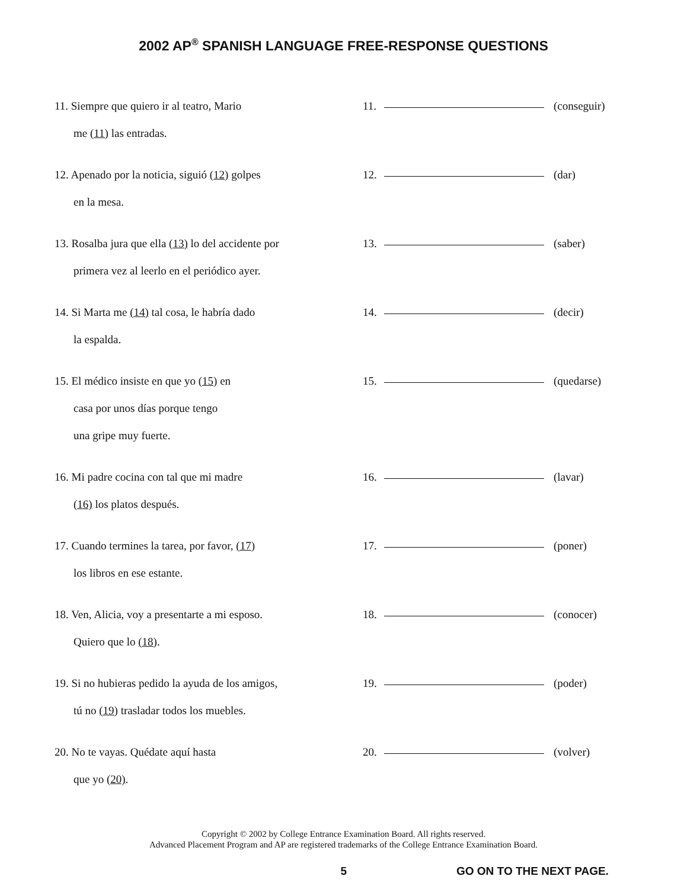2002 AP<sup>®</sup> SPANISH LANGUAGE FREE-RESPONSE QUESTIONS
11. Siempre que quiero ir al teatro, Mario
me (11) las entradas.
11. (conseguir)
12. Apenado por la noticia, siguió (12) golpes
en la mesa.
12. (dar)
13. Rosalba jura que ella (13) lo del accidente por
primera vez al leerlo en el periódico ayer.
13. (saber)
14. Si Marta me (14) tal cosa, le habría dado
la espalda.
14. (decir)
15. El médico insiste en que yo (15) en
casa por unos días porque tengo
una gripe muy fuerte.
15. (quedarse)
16. Mi padre cocina con tal que mi madre
(16) los platos después.
16. (lavar)
17. Cuando termines la tarea, por favor, (17)
los libros en ese estante.
17. (poner)
18. Ven, Alicia, voy a presentarte a mi esposo.
Quiero que lo (18).
18. (conocer)
19. Si no hubieras pedido la ayuda de los amigos,
tú no (19) trasladar todos los muebles.
19. (poder)
20. No te vayas. Quédate aquí hasta
que yo (20).
20. (volver)
Copyright © 2002 by College Entrance Examination Board. All rights reserved.
Advanced Placement Program and AP are registered trademarks of the College Entrance Examination Board.
5 GO ON TO THE NEXT PAGE.